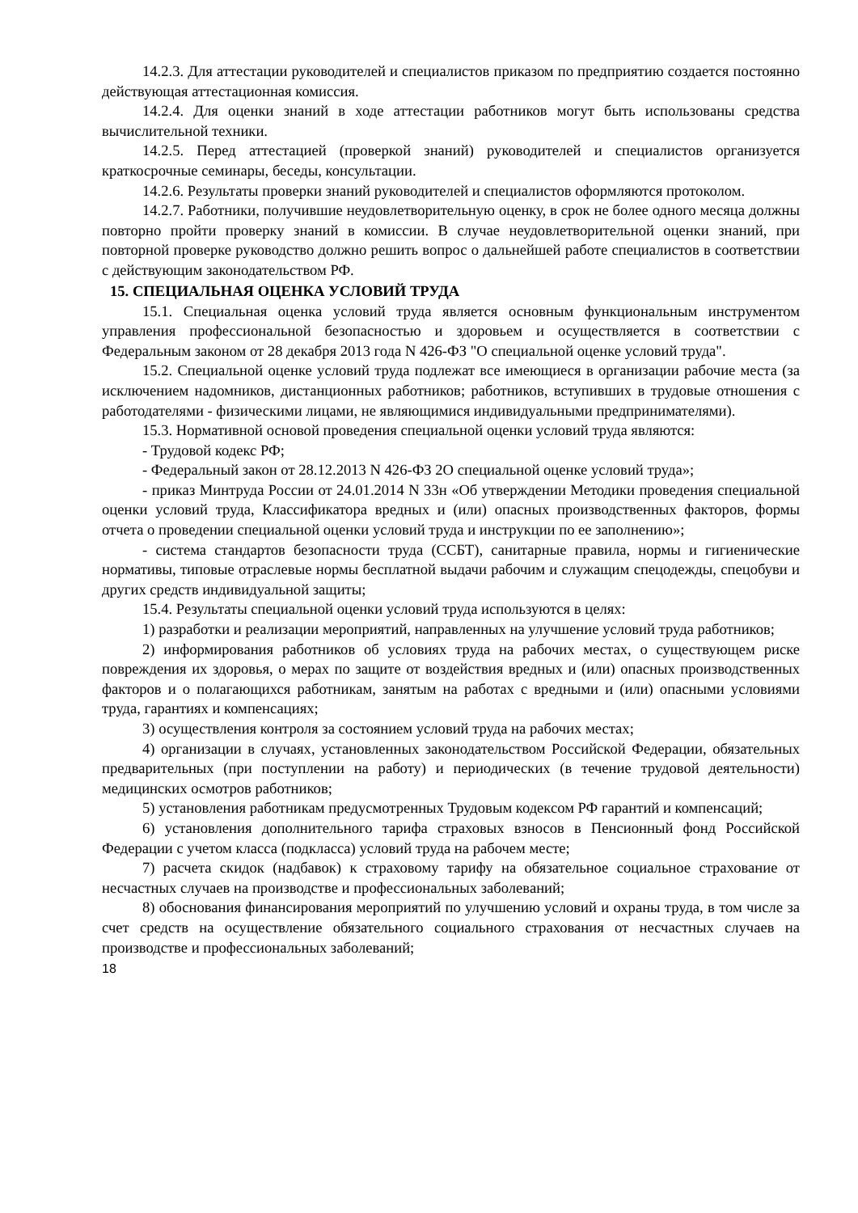14.2.3. Для аттестации руководителей и специалистов приказом по предприятию создается постоянно действующая аттестационная комиссия.
14.2.4. Для оценки знаний в ходе аттестации работников могут быть использованы средства вычислительной техники.
14.2.5. Перед аттестацией (проверкой знаний) руководителей и специалистов организуется краткосрочные семинары, беседы, консультации.
14.2.6. Результаты проверки знаний руководителей и специалистов оформляются протоколом.
14.2.7. Работники, получившие неудовлетворительную оценку, в срок не более одного месяца должны повторно пройти проверку знаний в комиссии. В случае неудовлетворительной оценки знаний, при повторной проверке руководство должно решить вопрос о дальнейшей работе специалистов в соответствии с действующим законодательством РФ.
15. СПЕЦИАЛЬНАЯ ОЦЕНКА УСЛОВИЙ ТРУДА
15.1. Специальная оценка условий труда является основным функциональным инструментом управления профессиональной безопасностью и здоровьем и осуществляется в соответствии с Федеральным законом от 28 декабря 2013 года N 426-ФЗ "О специальной оценке условий труда".
15.2. Специальной оценке условий труда подлежат все имеющиеся в организации рабочие места (за исключением надомников, дистанционных работников; работников, вступивших в трудовые отношения с работодателями - физическими лицами, не являющимися индивидуальными предпринимателями).
15.3. Нормативной основой проведения специальной оценки условий труда являются:
- Трудовой кодекс РФ;
- Федеральный закон от 28.12.2013 N 426-ФЗ 2О специальной оценке условий труда»;
- приказ Минтруда России от 24.01.2014 N 33н «Об утверждении Методики проведения специальной оценки условий труда, Классификатора вредных и (или) опасных производственных факторов, формы отчета о проведении специальной оценки условий труда и инструкции по ее заполнению»;
- система стандартов безопасности труда (ССБТ), санитарные правила, нормы и гигиенические нормативы, типовые отраслевые нормы бесплатной выдачи рабочим и служащим спецодежды, спецобуви и других средств индивидуальной защиты;
15.4. Результаты специальной оценки условий труда используются в целях:
1) разработки и реализации мероприятий, направленных на улучшение условий труда работников;
2) информирования работников об условиях труда на рабочих местах, о существующем риске повреждения их здоровья, о мерах по защите от воздействия вредных и (или) опасных производственных факторов и о полагающихся работникам, занятым на работах с вредными и (или) опасными условиями труда, гарантиях и компенсациях;
3) осуществления контроля за состоянием условий труда на рабочих местах;
4) организации в случаях, установленных законодательством Российской Федерации, обязательных предварительных (при поступлении на работу) и периодических (в течение трудовой деятельности) медицинских осмотров работников;
5) установления работникам предусмотренных Трудовым кодексом РФ гарантий и компенсаций;
6) установления дополнительного тарифа страховых взносов в Пенсионный фонд Российской Федерации с учетом класса (подкласса) условий труда на рабочем месте;
7) расчета скидок (надбавок) к страховому тарифу на обязательное социальное страхование от несчастных случаев на производстве и профессиональных заболеваний;
8) обоснования финансирования мероприятий по улучшению условий и охраны труда, в том числе за счет средств на осуществление обязательного социального страхования от несчастных случаев на производстве и профессиональных заболеваний;
18